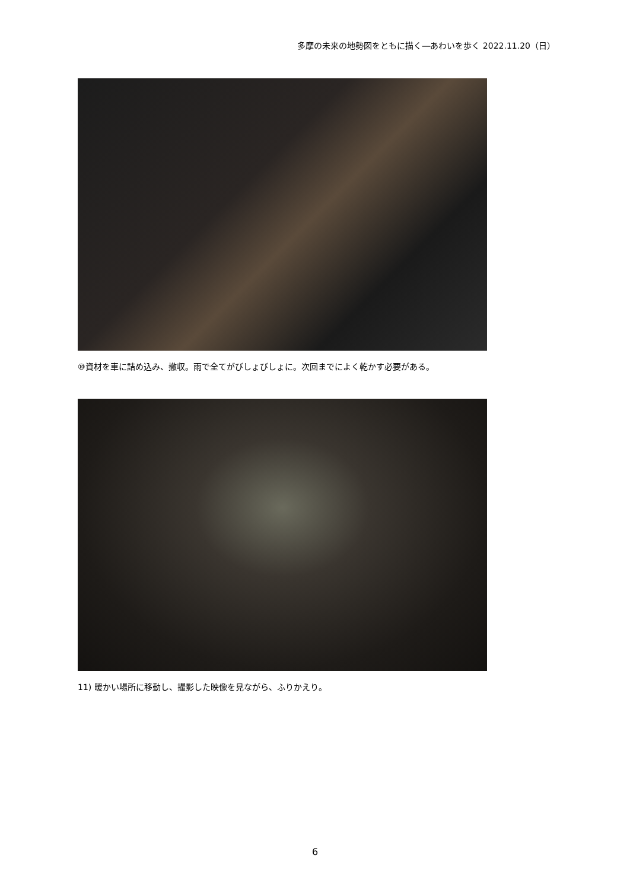多摩の未来の地勢図をともに描く―あわいを歩く 2022.11.20（日）
⑩資材を車に詰め込み、撤収。雨で全てがびしょびしょに。次回までによく乾かす必要がある。
11) 暖かい場所に移動し、撮影した映像を見ながら、ふりかえり。
6